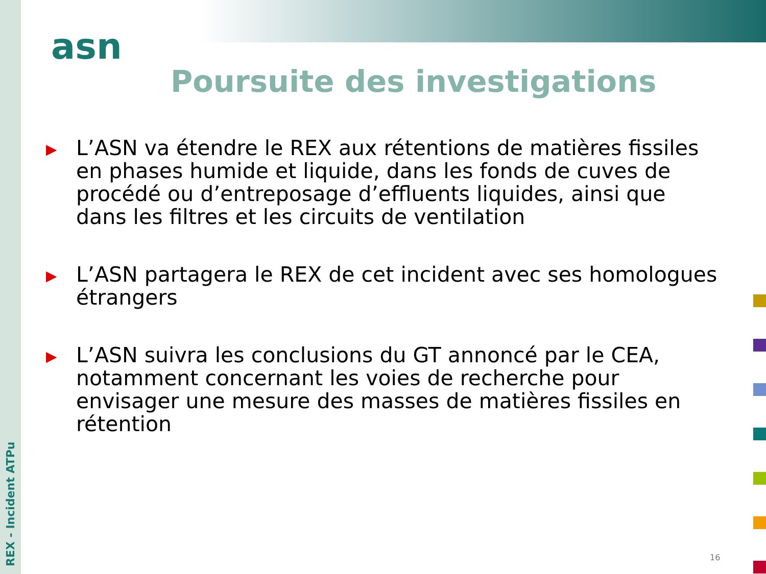asn
Poursuite des investigations
▶ L’ASN va étendre le REX aux rétentions de matières fissiles en phases humide et liquide, dans les fonds de cuves de procédé ou d’entreposage d’effluents liquides, ainsi que dans les filtres et les circuits de ventilation
▶ L’ASN partagera le REX de cet incident avec ses homologues étrangers
▶ L’ASN suivra les conclusions du GT annoncé par le CEA, notamment concernant les voies de recherche pour envisager une mesure des masses de matières fissiles en rétention
REX - Incident ATPu
16